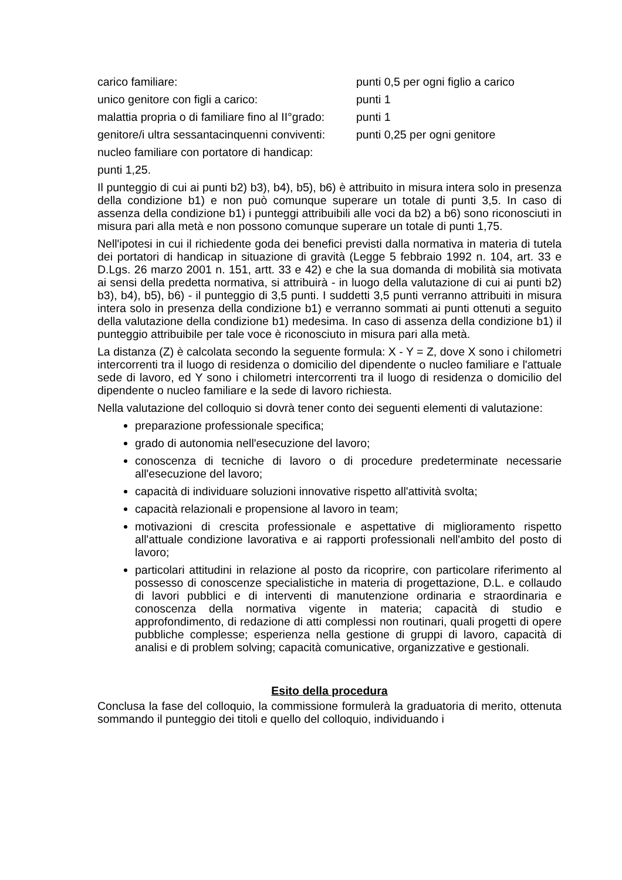carico familiare: punti 0,5 per ogni figlio a carico
unico genitore con figli a carico: punti 1
malattia propria o di familiare fino al II°grado: punti 1
genitore/i ultra sessantacinquenni conviventi: punti 0,25 per ogni genitore
nucleo familiare con portatore di handicap:
punti 1,25.
Il punteggio di cui ai punti b2) b3), b4), b5), b6) è attribuito in misura intera solo in presenza della condizione b1) e non può comunque superare un totale di punti 3,5. In caso di assenza della condizione b1) i punteggi attribuibili alle voci da b2) a b6) sono riconosciuti in misura pari alla metà e non possono comunque superare un totale di punti 1,75.
Nell'ipotesi in cui il richiedente goda dei benefici previsti dalla normativa in materia di tutela dei portatori di handicap in situazione di gravità (Legge 5 febbraio 1992 n. 104, art. 33 e D.Lgs. 26 marzo 2001 n. 151, artt. 33 e 42) e che la sua domanda di mobilità sia motivata ai sensi della predetta normativa, si attribuirà - in luogo della valutazione di cui ai punti b2) b3), b4), b5), b6) - il punteggio di 3,5 punti. I suddetti 3,5 punti verranno attribuiti in misura intera solo in presenza della condizione b1) e verranno sommati ai punti ottenuti a seguito della valutazione della condizione b1) medesima. In caso di assenza della condizione b1) il punteggio attribuibile per tale voce è riconosciuto in misura pari alla metà.
La distanza (Z) è calcolata secondo la seguente formula: X - Y = Z, dove X sono i chilometri intercorrenti tra il luogo di residenza o domicilio del dipendente o nucleo familiare e l'attuale sede di lavoro, ed Y sono i chilometri intercorrenti tra il luogo di residenza o domicilio del dipendente o nucleo familiare e la sede di lavoro richiesta.
Nella valutazione del colloquio si dovrà tener conto dei seguenti elementi di valutazione:
preparazione professionale specifica;
grado di autonomia nell'esecuzione del lavoro;
conoscenza di tecniche di lavoro o di procedure predeterminate necessarie all'esecuzione del lavoro;
capacità di individuare soluzioni innovative rispetto all'attività svolta;
capacità relazionali e propensione al lavoro in team;
motivazioni di crescita professionale e aspettative di miglioramento rispetto all'attuale condizione lavorativa e ai rapporti professionali nell'ambito del posto di lavoro;
particolari attitudini in relazione al posto da ricoprire, con particolare riferimento al possesso di conoscenze specialistiche in materia di progettazione, D.L. e collaudo di lavori pubblici e di interventi di manutenzione ordinaria e straordinaria e conoscenza della normativa vigente in materia; capacità di studio e approfondimento, di redazione di atti complessi non routinari, quali progetti di opere pubbliche complesse; esperienza nella gestione di gruppi di lavoro, capacità di analisi e di problem solving; capacità comunicative, organizzative e gestionali.
Esito della procedura
Conclusa la fase del colloquio, la commissione formulerà la graduatoria di merito, ottenuta sommando il punteggio dei titoli e quello del colloquio, individuando i